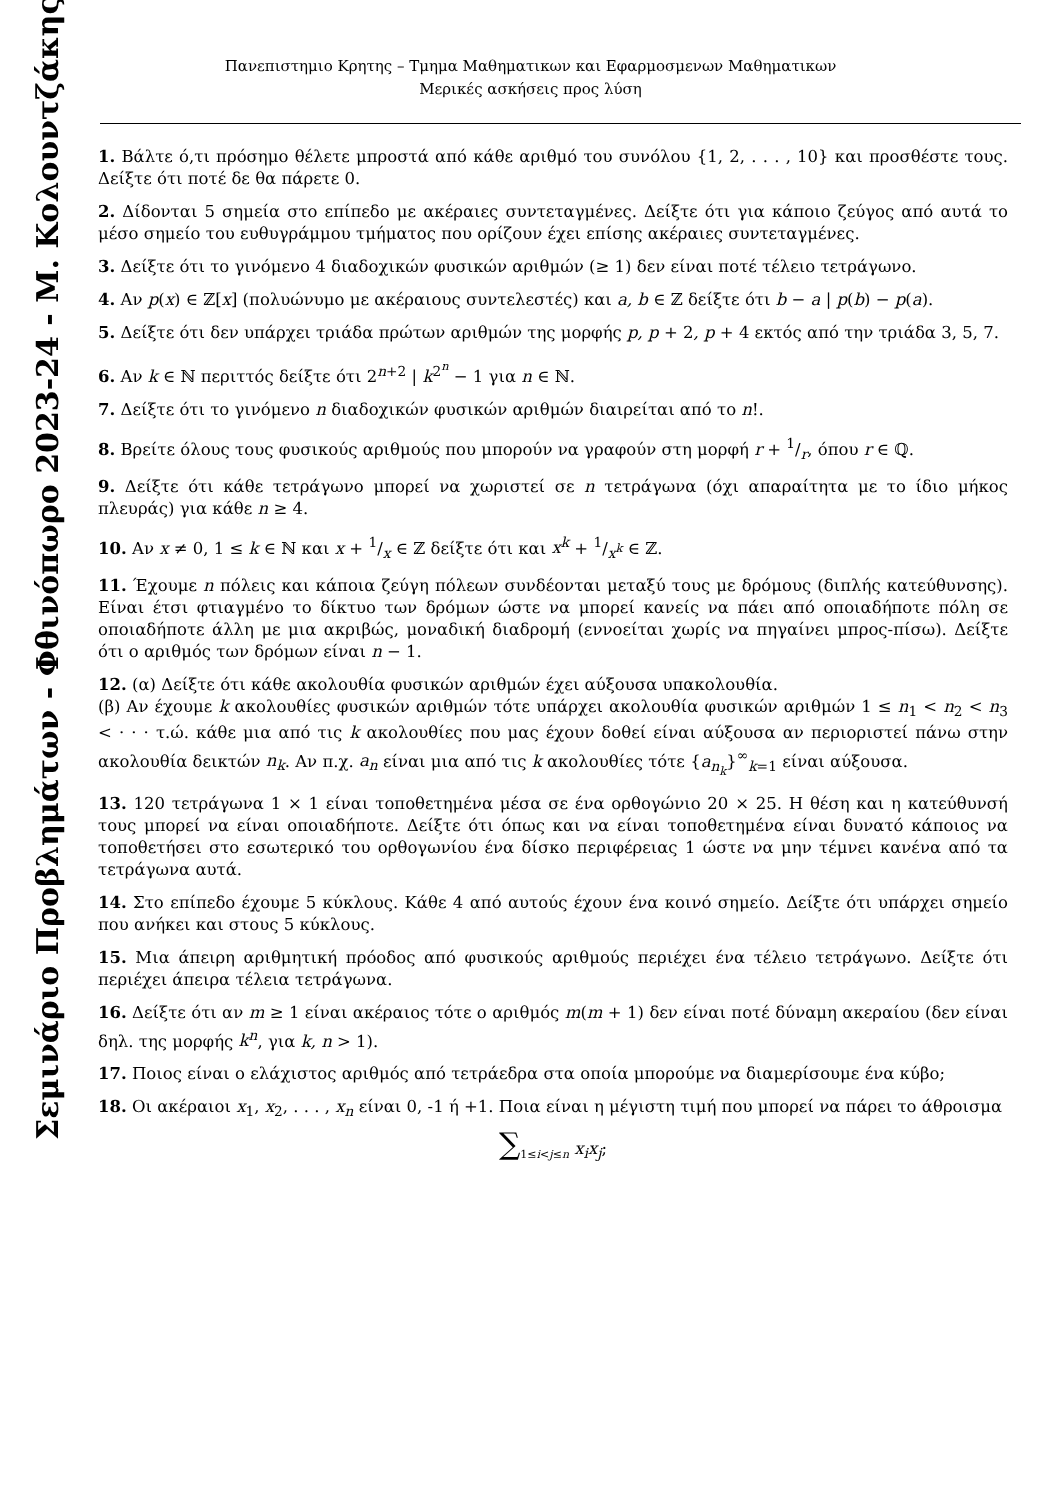Σεμινάριο Προβλημάτων - Φθινόπωρο 2023-24 - Μ. Κολουντζάκης
Πανεπιστημιο Κρητης – Τμημα Μαθηματικων και Εφαρμοσμενων Μαθηματικων
Μερικές ασκήσεις προς λύση
1. Βάλτε ό,τι πρόσημο θέλετε μπροστά από κάθε αριθμό του συνόλου {1, 2, . . . , 10} και προσθέστε τους. Δείξτε ότι ποτέ δε θα πάρετε 0.
2. Δίδονται 5 σημεία στο επίπεδο με ακέραιες συντεταγμένες. Δείξτε ότι για κάποιο ζεύγος από αυτά το μέσο σημείο του ευθυγράμμου τμήματος που ορίζουν έχει επίσης ακέραιες συντεταγμένες.
3. Δείξτε ότι το γινόμενο 4 διαδοχικών φυσικών αριθμών (≥ 1) δεν είναι ποτέ τέλειο τετράγωνο.
4. Αν p(x) ∈ ℤ[x] (πολυώνυμο με ακέραιους συντελεστές) και a, b ∈ ℤ δείξτε ότι b − a | p(b) − p(a).
5. Δείξτε ότι δεν υπάρχει τριάδα πρώτων αριθμών της μορφής p, p + 2, p + 4 εκτός από την τριάδα 3, 5, 7.
6. Αν k ∈ ℕ περιττός δείξτε ότι 2<sup>n+2</sup> | k<sup>2<sup>n</sup></sup> − 1 για n ∈ ℕ.
7. Δείξτε ότι το γινόμενο n διαδοχικών φυσικών αριθμών διαιρείται από το n!.
8. Βρείτε όλους τους φυσικούς αριθμούς που μπορούν να γραφούν στη μορφή r + 1/r, όπου r ∈ ℚ.
9. Δείξτε ότι κάθε τετράγωνο μπορεί να χωριστεί σε n τετράγωνα (όχι απαραίτητα με το ίδιο μήκος πλευράς) για κάθε n ≥ 4.
10. Αν x ≠ 0, 1 ≤ k ∈ ℕ και x + 1/x ∈ ℤ δείξτε ότι και x<sup>k</sup> + 1/x<sup>k</sup> ∈ ℤ.
11. Έχουμε n πόλεις και κάποια ζεύγη πόλεων συνδέονται μεταξύ τους με δρόμους (διπλής κατεύθυνσης). Είναι έτσι φτιαγμένο το δίκτυο των δρόμων ώστε να μπορεί κανείς να πάει από οποιαδήποτε πόλη σε οποιαδήποτε άλλη με μια ακριβώς, μοναδική διαδρομή (εννοείται χωρίς να πηγαίνει μπρος-πίσω). Δείξτε ότι ο αριθμός των δρόμων είναι n − 1.
12. (α) Δείξτε ότι κάθε ακολουθία φυσικών αριθμών έχει αύξουσα υπακολουθία.
(β) Αν έχουμε k ακολουθίες φυσικών αριθμών τότε υπάρχει ακολουθία φυσικών αριθμών 1 ≤ n<sub>1</sub> < n<sub>2</sub> < n<sub>3</sub> < · · · τ.ώ. κάθε μια από τις k ακολουθίες που μας έχουν δοθεί είναι αύξουσα αν περιοριστεί πάνω στην ακολουθία δεικτών n<sub>k</sub>. Αν π.χ. a<sub>n</sub> είναι μια από τις k ακολουθίες τότε {a<sub>n<sub>k</sub></sub>}<sup>∞</sup><sub>k=1</sub> είναι αύξουσα.
13. 120 τετράγωνα 1 × 1 είναι τοποθετημένα μέσα σε ένα ορθογώνιο 20 × 25. Η θέση και η κατεύθυνσή τους μπορεί να είναι οποιαδήποτε. Δείξτε ότι όπως και να είναι τοποθετημένα είναι δυνατό κάποιος να τοποθετήσει στο εσωτερικό του ορθογωνίου ένα δίσκο περιφέρειας 1 ώστε να μην τέμνει κανένα από τα τετράγωνα αυτά.
14. Στο επίπεδο έχουμε 5 κύκλους. Κάθε 4 από αυτούς έχουν ένα κοινό σημείο. Δείξτε ότι υπάρχει σημείο που ανήκει και στους 5 κύκλους.
15. Μια άπειρη αριθμητική πρόοδος από φυσικούς αριθμούς περιέχει ένα τέλειο τετράγωνο. Δείξτε ότι περιέχει άπειρα τέλεια τετράγωνα.
16. Δείξτε ότι αν m ≥ 1 είναι ακέραιος τότε ο αριθμός m(m + 1) δεν είναι ποτέ δύναμη ακεραίου (δεν είναι δηλ. της μορφής k<sup>n</sup>, για k, n > 1).
17. Ποιος είναι ο ελάχιστος αριθμός από τετράεδρα στα οποία μπορούμε να διαμερίσουμε ένα κύβο;
18. Οι ακέραιοι x<sub>1</sub>, x<sub>2</sub>, . . . , x<sub>n</sub> είναι 0, -1 ή +1. Ποια είναι η μέγιστη τιμή που μπορεί να πάρει το άθροισμα
∑<sub>1≤i<j≤n</sub> x<sub>i</sub>x<sub>j</sub>;